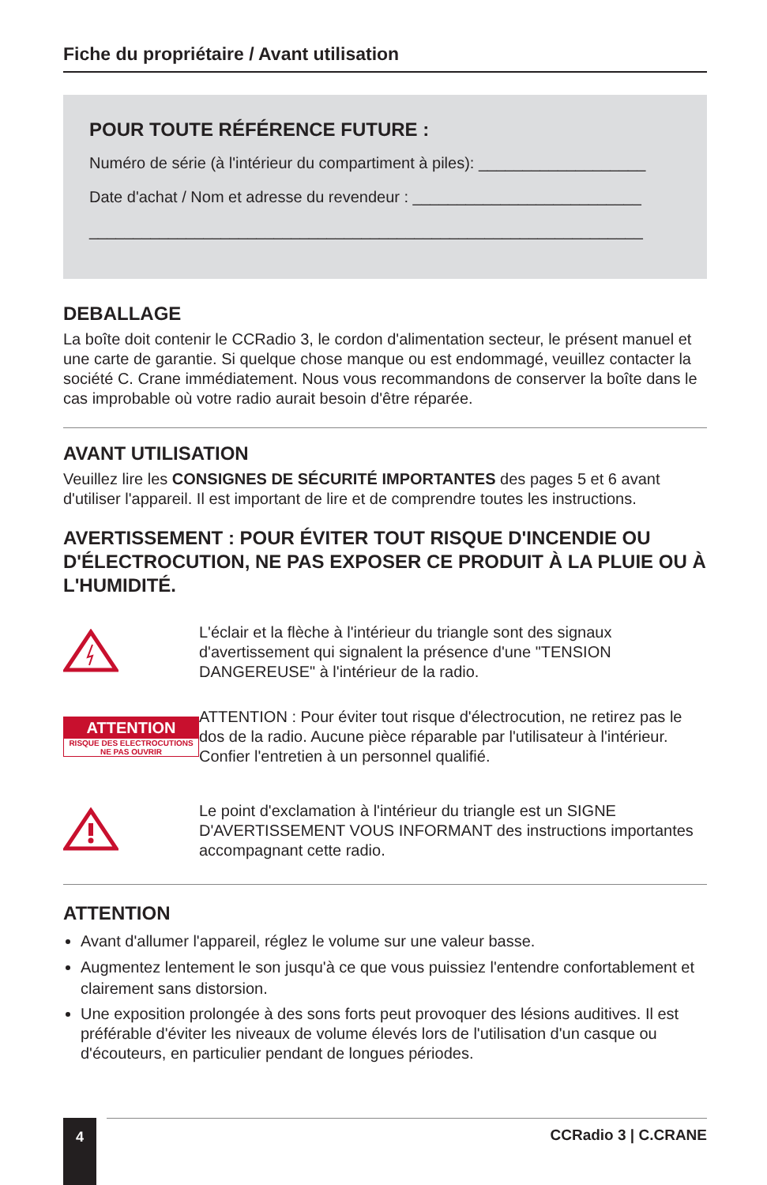Fiche du propriétaire / Avant utilisation
POUR TOUTE RÉFÉRENCE FUTURE :
Numéro de série (à l'intérieur du compartiment à piles): ___________________
Date d'achat / Nom et adresse du revendeur : __________________________
_______________________________________________________________
DEBALLAGE
La boîte doit contenir le CCRadio 3, le cordon d'alimentation secteur, le présent manuel et une carte de garantie. Si quelque chose manque ou est endommagé, veuillez contacter la société C. Crane immédiatement. Nous vous recommandons de conserver la boîte dans le cas improbable où votre radio aurait besoin d'être réparée.
AVANT UTILISATION
Veuillez lire les CONSIGNES DE SÉCURITÉ IMPORTANTES des pages 5 et 6 avant d'utiliser l'appareil. Il est important de lire et de comprendre toutes les instructions.
AVERTISSEMENT : POUR ÉVITER TOUT RISQUE D'INCENDIE OU D'ÉLECTROCUTION, NE PAS EXPOSER CE PRODUIT À LA PLUIE OU À L'HUMIDITÉ.
L'éclair et la flèche à l'intérieur du triangle sont des signaux d'avertissement qui signalent la présence d'une "TENSION DANGEREUSE" à l'intérieur de la radio.
ATTENTION
RISQUE DES ELECTROCUTIONS
NE PAS OUVRIR
ATTENTION : Pour éviter tout risque d'électrocution, ne retirez pas le dos de la radio. Aucune pièce réparable par l'utilisateur à l'intérieur. Confier l'entretien à un personnel qualifié.
Le point d'exclamation à l'intérieur du triangle est un SIGNE D'AVERTISSEMENT VOUS INFORMANT des instructions importantes accompagnant cette radio.
ATTENTION
Avant d'allumer l'appareil, réglez le volume sur une valeur basse.
Augmentez lentement le son jusqu'à ce que vous puissiez l'entendre confortablement et clairement sans distorsion.
Une exposition prolongée à des sons forts peut provoquer des lésions auditives. Il est préférable d'éviter les niveaux de volume élevés lors de l'utilisation d'un casque ou d'écouteurs, en particulier pendant de longues périodes.
4 CCRadio 3 | C.CRANE